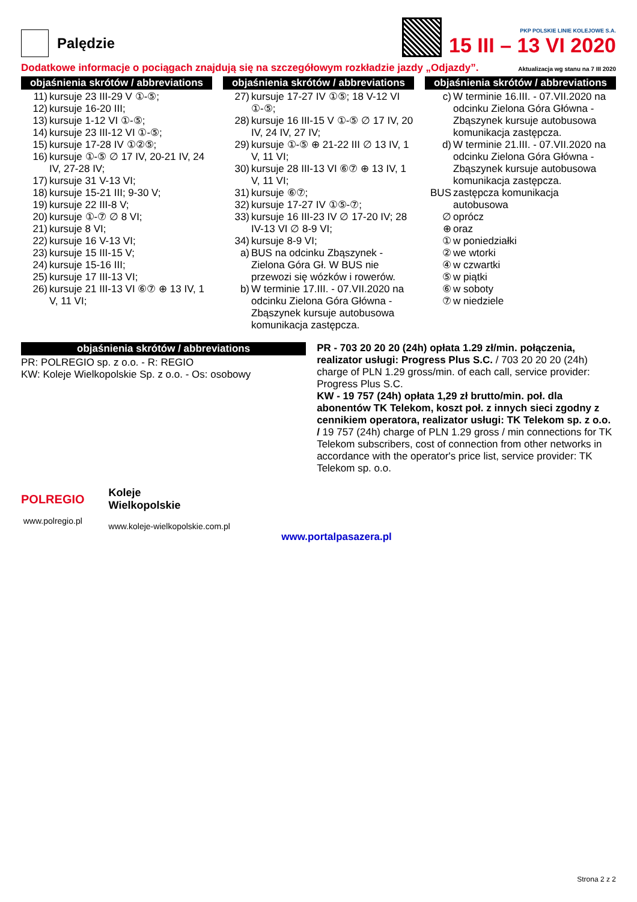Palędzie
PKP POLSKIE LINIE KOLEJOWE S.A.
15 III – 13 VI 2020
Dodatkowe informacje o pociągach znajdują się na szczegółowym rozkładzie jazdy „Odjazdy”. Aktualizacja wg stanu na 7 III 2020
objaśnienia skrótów / abbreviations
11) kursuje 23 III-29 V ①-⑤;
12) kursuje 16-20 III;
13) kursuje 1-12 VI ①-⑤;
14) kursuje 23 III-12 VI ①-⑤;
15) kursuje 17-28 IV ①②⑤;
16) kursuje ①-⑤ ∅ 17 IV, 20-21 IV, 24 IV, 27-28 IV;
17) kursuje 31 V-13 VI;
18) kursuje 15-21 III; 9-30 V;
19) kursuje 22 III-8 V;
20) kursuje ①-⑦ ∅ 8 VI;
21) kursuje 8 VI;
22) kursuje 16 V-13 VI;
23) kursuje 15 III-15 V;
24) kursuje 15-16 III;
25) kursuje 17 III-13 VI;
26) kursuje 21 III-13 VI ⑥⑦ ⊕ 13 IV, 1 V, 11 VI;
objaśnienia skrótów / abbreviations
27) kursuje 17-27 IV ①⑤; 18 V-12 VI ①-⑤;
28) kursuje 16 III-15 V ①-⑤ ∅ 17 IV, 20 IV, 24 IV, 27 IV;
29) kursuje ①-⑤ ⊕ 21-22 III ∅ 13 IV, 1 V, 11 VI;
30) kursuje 28 III-13 VI ⑥⑦ ⊕ 13 IV, 1 V, 11 VI;
31) kursuje ⑥⑦;
32) kursuje 17-27 IV ①⑤-⑦;
33) kursuje 16 III-23 IV ∅ 17-20 IV; 28 IV-13 VI ∅ 8-9 VI;
34) kursuje 8-9 VI;
a) BUS na odcinku Zbąszynek - Zielona Góra Gł. W BUS nie przewozi się wózków i rowerów.
b) W terminie 17.III. - 07.VII.2020 na odcinku Zielona Góra Główna - Zbąszynek kursuje autobusowa komunikacja zastępcza.
objaśnienia skrótów / abbreviations
c) W terminie 16.III. - 07.VII.2020 na odcinku Zielona Góra Główna - Zbąszynek kursuje autobusowa komunikacja zastępcza.
d) W terminie 21.III. - 07.VII.2020 na odcinku Zielona Góra Główna - Zbąszynek kursuje autobusowa komunikacja zastępcza.
BUS zastępcza komunikacja autobusowa
∅ oprócz
⊕ oraz
① w poniedziałki
② we wtorki
④ w czwartki
⑤ w piątki
⑥ w soboty
⑦ w niedziele
objaśnienia skrótów / abbreviations
PR: POLREGIO sp. z o.o. - R: REGIO
KW: Koleje Wielkopolskie Sp. z o.o. - Os: osobowy
PR - 703 20 20 20 (24h) opłata 1.29 zł/min. połączenia, realizator usługi: Progress Plus S.C. / 703 20 20 20 (24h) charge of PLN 1.29 gross/min. of each call, service provider: Progress Plus S.C.
KW - 19 757 (24h) opłata 1,29 zł brutto/min. poł. dla abonentów TK Telekom, koszt poł. z innych sieci zgodny z cennikiem operatora, realizator usługi: TK Telekom sp. z o.o. / 19 757 (24h) charge of PLN 1.29 gross / min connections for TK Telekom subscribers, cost of connection from other networks in accordance with the operator's price list, service provider: TK Telekom sp. o.o.
POLREGIO
www.polregio.pl
Koleje
Wielkopolskie
www.koleje-wielkopolskie.com.pl
www.portalpasazera.pl
Strona 2 z 2